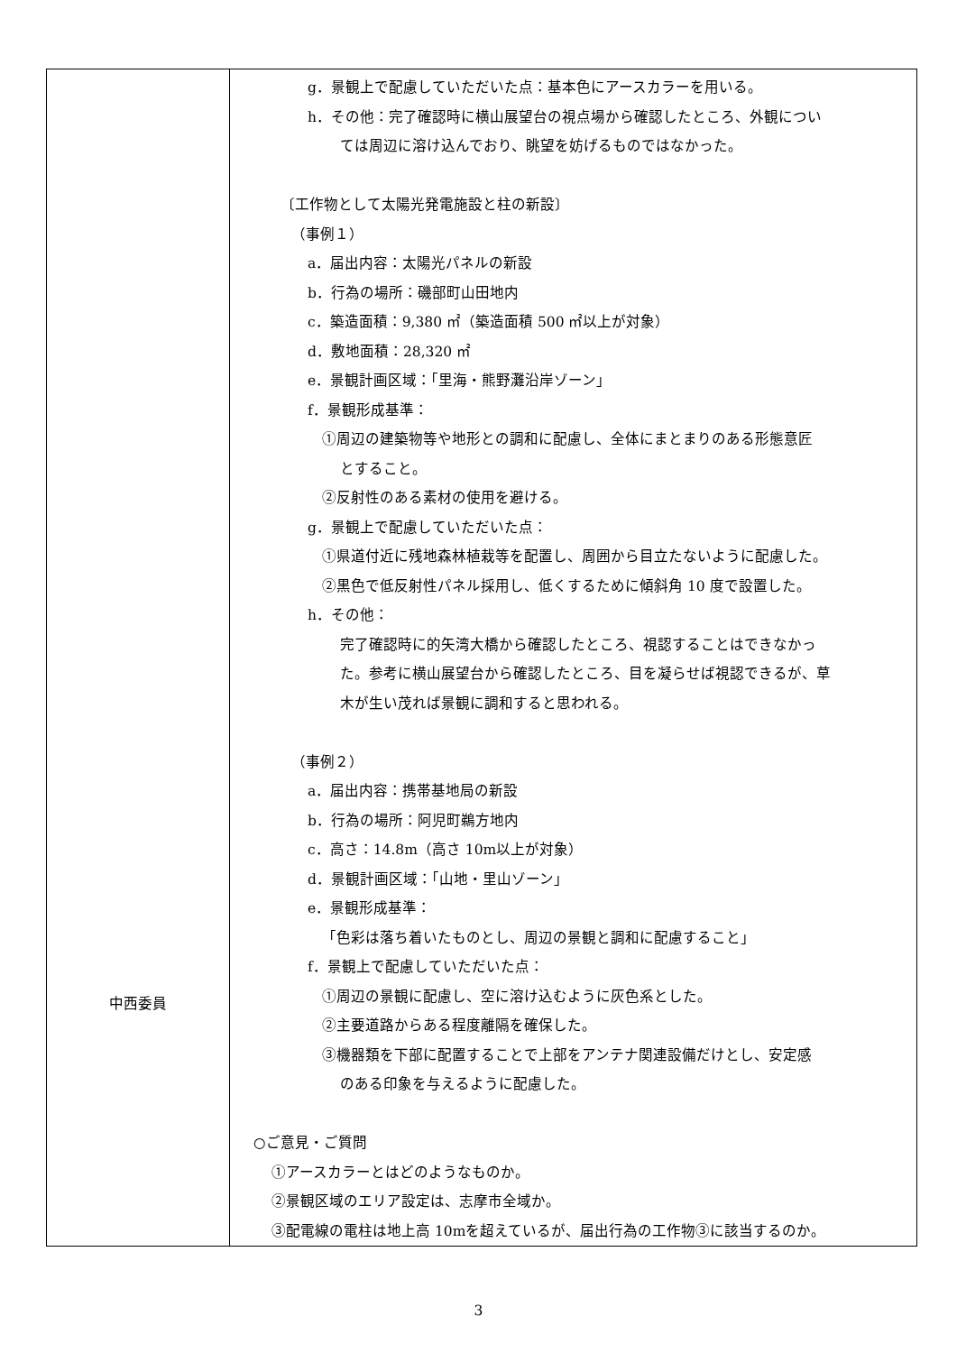| 中西委員 | g．景観上で配慮していただいた点：基本色にアースカラーを用いる。 h．その他：完了確認時に横山展望台の視点場から確認したところ、外観につい ては周辺に溶け込んでおり、眺望を妨げるものではなかった。 〔工作物として太陽光発電施設と柱の新設〕 （事例１） a．届出内容：太陽光パネルの新設 b．行為の場所：磯部町山田地内 c．築造面積：9,380 ㎡（築造面積 500 ㎡以上が対象） d．敷地面積：28,320 ㎡ e．景観計画区域：「里海・熊野灘沿岸ゾーン」 f．景観形成基準： ①周辺の建築物等や地形との調和に配慮し、全体にまとまりのある形態意匠 とすること。 ②反射性のある素材の使用を避ける。 g．景観上で配慮していただいた点： ①県道付近に残地森林植栽等を配置し、周囲から目立たないように配慮した。 ②黒色で低反射性パネル採用し、低くするために傾斜角 10 度で設置した。 h．その他： 完了確認時に的矢湾大橋から確認したところ、視認することはできなかっ た。参考に横山展望台から確認したところ、目を凝らせば視認できるが、草 木が生い茂れば景観に調和すると思われる。 （事例２） a．届出内容：携帯基地局の新設 b．行為の場所：阿児町鵜方地内 c．高さ：14.8m（高さ 10m以上が対象） d．景観計画区域：「山地・里山ゾーン」 e．景観形成基準： 「色彩は落ち着いたものとし、周辺の景観と調和に配慮すること」 f．景観上で配慮していただいた点： ①周辺の景観に配慮し、空に溶け込むように灰色系とした。 ②主要道路からある程度離隔を確保した。 ③機器類を下部に配置することで上部をアンテナ関連設備だけとし、安定感 のある印象を与えるように配慮した。 ○ご意見・ご質問 ①アースカラーとはどのようなものか。 ②景観区域のエリア設定は、志摩市全域か。 ③配電線の電柱は地上高 10mを超えているが、届出行為の工作物③に該当するのか。 |
3